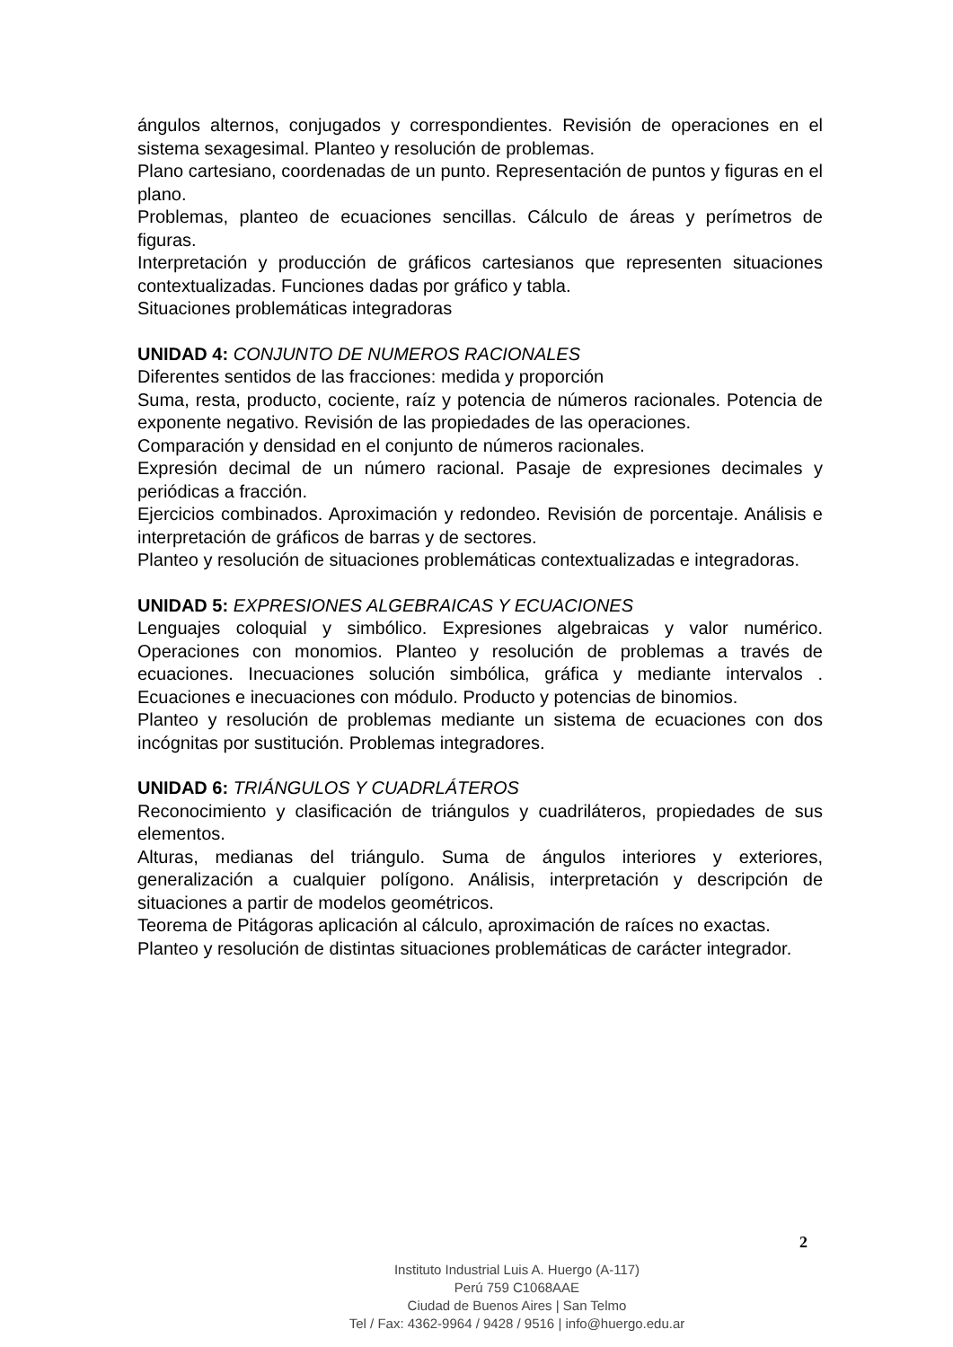ángulos alternos, conjugados y correspondientes. Revisión de operaciones en el sistema sexagesimal. Planteo y resolución de problemas.
Plano cartesiano, coordenadas de un punto. Representación de puntos y figuras en el plano.
Problemas, planteo de ecuaciones sencillas. Cálculo de áreas y perímetros de figuras.
Interpretación y producción de gráficos cartesianos que representen situaciones contextualizadas. Funciones dadas por gráfico y tabla.
Situaciones problemáticas integradoras
UNIDAD 4: CONJUNTO DE NUMEROS RACIONALES
Diferentes sentidos de las fracciones: medida y proporción
Suma, resta, producto, cociente, raíz y potencia de números racionales. Potencia de exponente negativo. Revisión de las propiedades de las operaciones.
Comparación y densidad en el conjunto de números racionales.
Expresión decimal de un número racional. Pasaje de expresiones decimales y periódicas a fracción.
Ejercicios combinados. Aproximación y redondeo. Revisión de porcentaje. Análisis e interpretación de gráficos de barras y de sectores.
Planteo y resolución de situaciones problemáticas contextualizadas e integradoras.
UNIDAD 5: EXPRESIONES ALGEBRAICAS Y ECUACIONES
Lenguajes coloquial y simbólico. Expresiones algebraicas y valor numérico. Operaciones con monomios. Planteo y resolución de problemas a través de ecuaciones. Inecuaciones solución simbólica, gráfica y mediante intervalos . Ecuaciones e inecuaciones con módulo. Producto y potencias de binomios.
Planteo y resolución de problemas mediante un sistema de ecuaciones con dos incógnitas por sustitución. Problemas integradores.
UNIDAD 6: TRIÁNGULOS Y CUADRLÁTEROS
Reconocimiento y clasificación de triángulos y cuadriláteros, propiedades de sus elementos.
Alturas, medianas del triángulo. Suma de ángulos interiores y exteriores, generalización a cualquier polígono. Análisis, interpretación y descripción de situaciones a partir de modelos geométricos.
Teorema de Pitágoras aplicación al cálculo, aproximación de raíces no exactas.
Planteo y resolución de distintas situaciones problemáticas de carácter integrador.
2
Instituto Industrial Luis A. Huergo (A-117)
Perú 759 C1068AAE
Ciudad de Buenos Aires | San Telmo
Tel / Fax: 4362-9964 / 9428 / 9516 | info@huergo.edu.ar